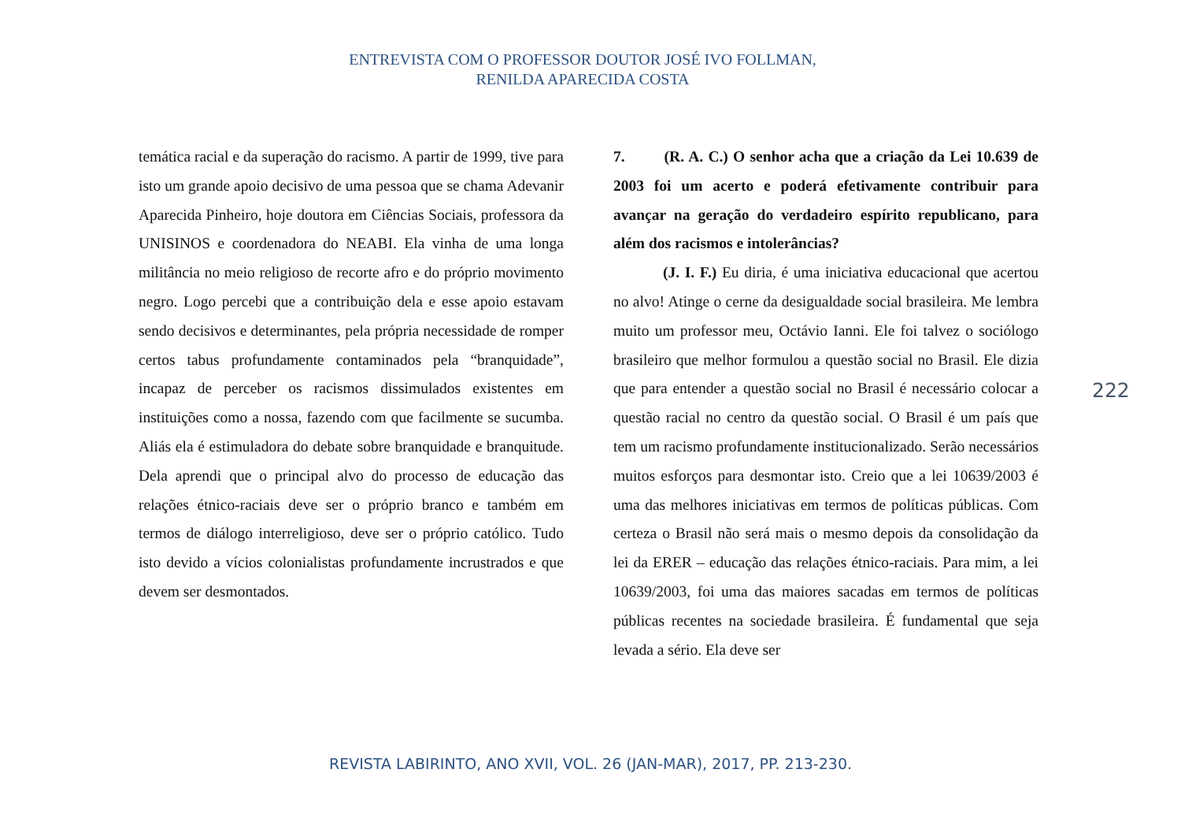ENTREVISTA COM O PROFESSOR DOUTOR JOSÉ IVO FOLLMAN,
RENILDA APARECIDA COSTA
temática racial e da superação do racismo. A partir de 1999, tive para isto um grande apoio decisivo de uma pessoa que se chama Adevanir Aparecida Pinheiro, hoje doutora em Ciências Sociais, professora da UNISINOS e coordenadora do NEABI. Ela vinha de uma longa militância no meio religioso de recorte afro e do próprio movimento negro. Logo percebi que a contribuição dela e esse apoio estavam sendo decisivos e determinantes, pela própria necessidade de romper certos tabus profundamente contaminados pela “branquidade”, incapaz de perceber os racismos dissimulados existentes em instituições como a nossa, fazendo com que facilmente se sucumba. Aliás ela é estimuladora do debate sobre branquidade e branquitude. Dela aprendi que o principal alvo do processo de educação das relações étnico-raciais deve ser o próprio branco e também em termos de diálogo interreligioso, deve ser o próprio católico. Tudo isto devido a vícios colonialistas profundamente incrustrados e que devem ser desmontados.
7. (R. A. C.) O senhor acha que a criação da Lei 10.639 de 2003 foi um acerto e poderá efetivamente contribuir para avançar na geração do verdadeiro espírito republicano, para além dos racismos e intolerâncias?
(J. I. F.) Eu diria, é uma iniciativa educacional que acertou no alvo! Atinge o cerne da desigualdade social brasileira. Me lembra muito um professor meu, Octávio Ianni. Ele foi talvez o sociólogo brasileiro que melhor formulou a questão social no Brasil. Ele dizia que para entender a questão social no Brasil é necessário colocar a questão racial no centro da questão social. O Brasil é um país que tem um racismo profundamente institucionalizado. Serão necessários muitos esforços para desmontar isto. Creio que a lei 10639/2003 é uma das melhores iniciativas em termos de políticas públicas. Com certeza o Brasil não será mais o mesmo depois da consolidação da lei da ERER – educação das relações étnico-raciais. Para mim, a lei 10639/2003, foi uma das maiores sacadas em termos de políticas públicas recentes na sociedade brasileira. É fundamental que seja levada a sério. Ela deve ser
222
REVISTA LABIRINTO, ANO XVII, VOL. 26 (JAN-MAR), 2017, PP. 213-230.